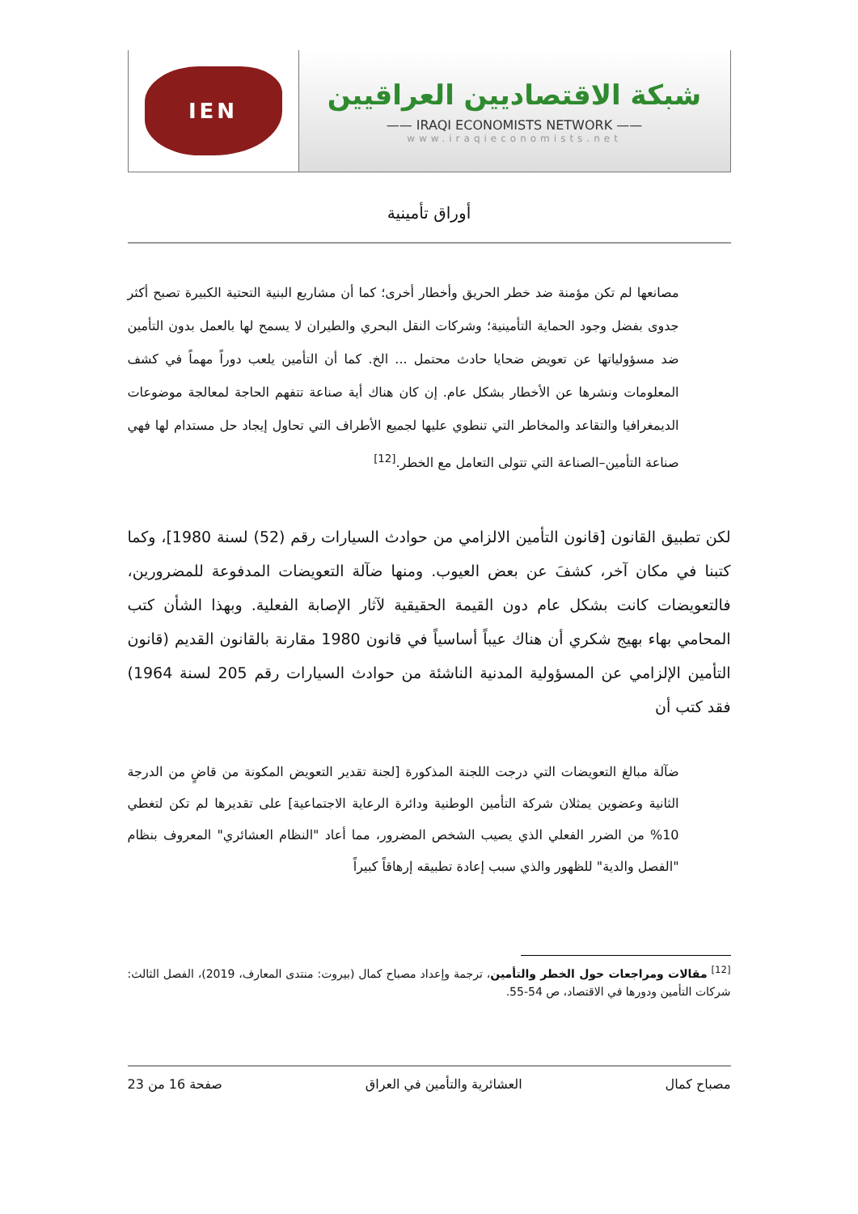IEN
شبكة الاقتصاديين العراقيين
—— IRAQI ECONOMISTS NETWORK ——
www.iraqieconomists.net
أوراق تأمينية
مصانعها لم تكن مؤمنة ضد خطر الحريق وأخطار أخرى؛ كما أن مشاريع البنية التحتية الكبيرة تصبح أكثر جدوى بفضل وجود الحماية التأمينية؛ وشركات النقل البحري والطيران لا يسمح لها بالعمل بدون التأمين ضد مسؤولياتها عن تعويض ضحايا حادث محتمل ... الخ. كما أن التأمين يلعب دوراً مهماً في كشف المعلومات ونشرها عن الأخطار بشكل عام. إن كان هناك أية صناعة تتفهم الحاجة لمعالجة موضوعات الديمغرافيا والتقاعد والمخاطر التي تنطوي عليها لجميع الأطراف التي تحاول إيجاد حل مستدام لها فهي صناعة التأمين–الصناعة التي تتولى التعامل مع الخطر.<sup>[12]</sup>
لكن تطبيق القانون [قانون التأمين الالزامي من حوادث السيارات رقم (52) لسنة 1980]، وكما كتبنا في مكان آخر، كشفَ عن بعض العيوب. ومنها ضآلة التعويضات المدفوعة للمضرورين، فالتعويضات كانت بشكل عام دون القيمة الحقيقية لآثار الإصابة الفعلية. وبهذا الشأن كتب المحامي بهاء بهيج شكري أن هناك عيباً أساسياً في قانون 1980 مقارنة بالقانون القديم (قانون التأمين الإلزامي عن المسؤولية المدنية الناشئة من حوادث السيارات رقم 205 لسنة 1964) فقد كتب أن
ضآلة مبالغ التعويضات التي درجت اللجنة المذكورة [لجنة تقدير التعويض المكونة من قاضٍ من الدرجة الثانية وعضوين يمثلان شركة التأمين الوطنية ودائرة الرعاية الاجتماعية] على تقديرها لم تكن لتغطي 10% من الضرر الفعلي الذي يصيب الشخص المضرور، مما أعاد "النظام العشائري" المعروف بنظام "الفصل والدية" للظهور والذي سبب إعادة تطبيقه إرهاقاً كبيراً
<sup>[12]</sup> مقالات ومراجعات حول الخطر والتأمين، ترجمة وإعداد مصباح كمال (بيروت: منتدى المعارف، 2019)، الفصل الثالث: شركات التأمين ودورها في الاقتصاد، ص 54-55.
مصباح كمال العشائرية والتأمين في العراق صفحة 16 من 23